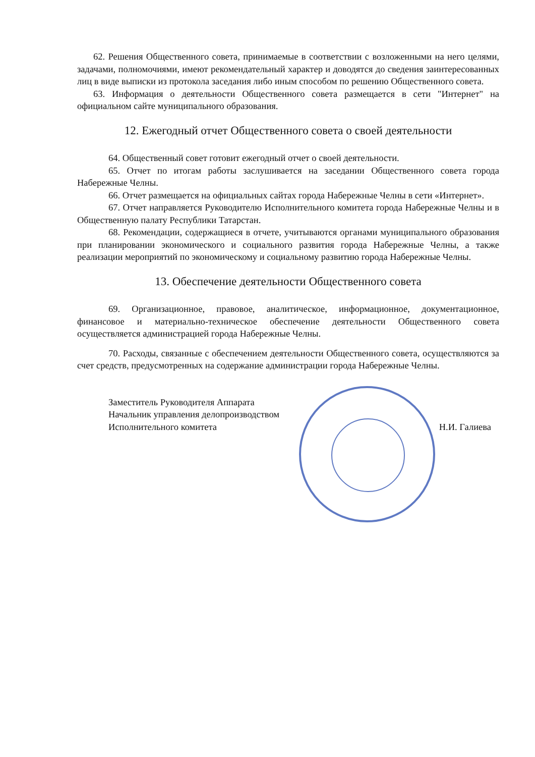62. Решения Общественного совета, принимаемые в соответствии с возложенными на него целями, задачами, полномочиями, имеют рекомендательный характер и доводятся до сведения заинтересованных лиц в виде выписки из протокола заседания либо иным способом по решению Общественного совета.
63. Информация о деятельности Общественного совета размещается в сети "Интернет" на официальном сайте муниципального образования.
12. Ежегодный отчет Общественного совета о своей деятельности
64. Общественный совет готовит ежегодный отчет о своей деятельности.
65. Отчет по итогам работы заслушивается на заседании Общественного совета города Набережные Челны.
66. Отчет размещается на официальных сайтах города Набережные Челны в сети «Интернет».
67. Отчет направляется Руководителю Исполнительного комитета города Набережные Челны и в Общественную палату Республики Татарстан.
68. Рекомендации, содержащиеся в отчете, учитываются органами муниципального образования при планировании экономического и социального развития города Набережные Челны, а также реализации мероприятий по экономическому и социальному развитию города Набережные Челны.
13. Обеспечение деятельности Общественного совета
69. Организационное, правовое, аналитическое, информационное, документационное, финансовое и материально-техническое обеспечение деятельности Общественного совета осуществляется администрацией города Набережные Челны.
70. Расходы, связанные с обеспечением деятельности Общественного совета, осуществляются за счет средств, предусмотренных на содержание администрации города Набережные Челны.
Заместитель Руководителя Аппарата
Начальник управления делопроизводством
Исполнительного комитета
Н.И. Галиева